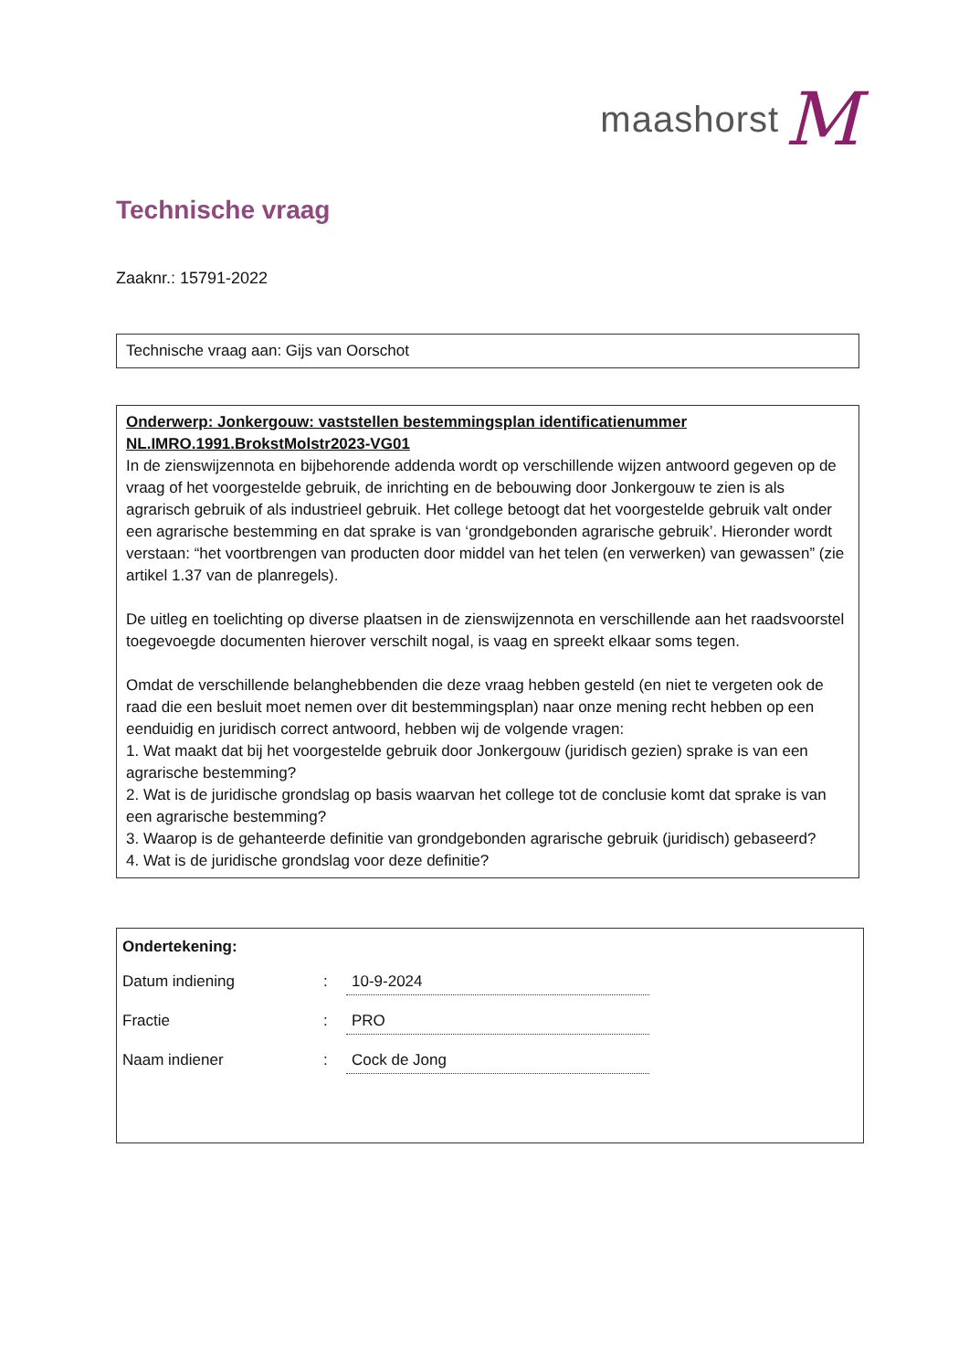maashorst M
Technische vraag
Zaaknr.: 15791-2022
Technische vraag aan: Gijs van Oorschot
Onderwerp: Jonkergouw: vaststellen bestemmingsplan identificatienummer NL.IMRO.1991.BrokstMolstr2023-VG01
In de zienswijzennota en bijbehorende addenda wordt op verschillende wijzen antwoord gegeven op de vraag of het voorgestelde gebruik, de inrichting en de bebouwing door Jonkergouw te zien is als agrarisch gebruik of als industrieel gebruik. Het college betoogt dat het voorgestelde gebruik valt onder een agrarische bestemming en dat sprake is van ‘grondgebonden agrarische gebruik’. Hieronder wordt verstaan: “het voortbrengen van producten door middel van het telen (en verwerken) van gewassen” (zie artikel 1.37 van de planregels).
De uitleg en toelichting op diverse plaatsen in de zienswijzennota en verschillende aan het raadsvoorstel toegevoegde documenten hierover verschilt nogal, is vaag en spreekt elkaar soms tegen.
Omdat de verschillende belanghebbenden die deze vraag hebben gesteld (en niet te vergeten ook de raad die een besluit moet nemen over dit bestemmingsplan) naar onze mening recht hebben op een eenduidig en juridisch correct antwoord, hebben wij de volgende vragen:
1. Wat maakt dat bij het voorgestelde gebruik door Jonkergouw (juridisch gezien) sprake is van een agrarische bestemming?
2. Wat is de juridische grondslag op basis waarvan het college tot de conclusie komt dat sprake is van een agrarische bestemming?
3. Waarop is de gehanteerde definitie van grondgebonden agrarische gebruik (juridisch) gebaseerd?
4. Wat is de juridische grondslag voor deze definitie?
Ondertekening:
Datum indiening: 10-9-2024
Fractie: PRO
Naam indiener: Cock de Jong